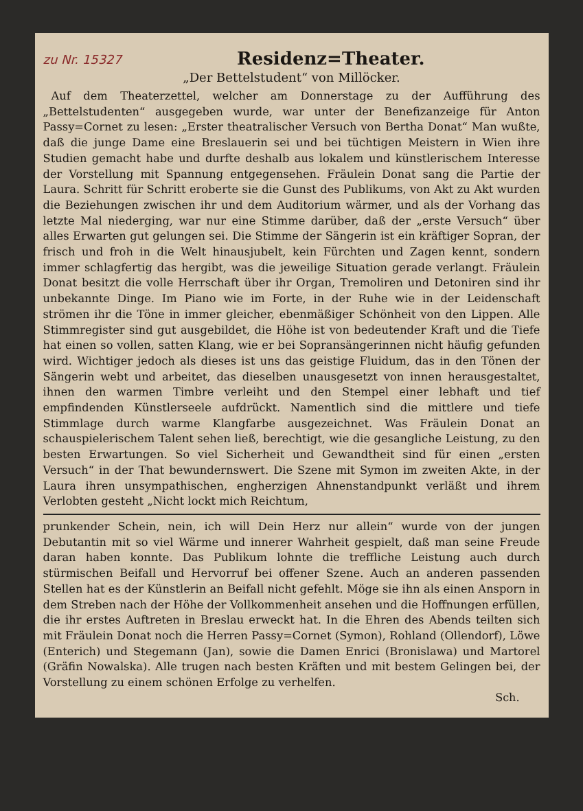zu Nr. 15327
Residenz=Theater.
„Der Bettelstudent“ von Millöcker.
Auf dem Theaterzettel, welcher am Donnerstage zu der Aufführung des „Bettelstudenten“ ausgegeben wurde, war unter der Benefizanzeige für Anton Passy=Cornet zu lesen: „Erster theatralischer Versuch von Bertha Donat“ Man wußte, daß die junge Dame eine Breslauerin sei und bei tüchtigen Meistern in Wien ihre Studien gemacht habe und durfte deshalb aus lokalem und künstlerischem Interesse der Vorstellung mit Spannung entgegensehen. Fräulein Donat sang die Partie der Laura. Schritt für Schritt eroberte sie die Gunst des Publikums, von Akt zu Akt wurden die Beziehungen zwischen ihr und dem Auditorium wärmer, und als der Vorhang das letzte Mal niederging, war nur eine Stimme darüber, daß der „erste Versuch“ über alles Erwarten gut gelungen sei. Die Stimme der Sängerin ist ein kräftiger Sopran, der frisch und froh in die Welt hinausjubelt, kein Fürchten und Zagen kennt, sondern immer schlagfertig das hergibt, was die jeweilige Situation gerade verlangt. Fräulein Donat besitzt die volle Herrschaft über ihr Organ, Tremoliren und Detoniren sind ihr unbekannte Dinge. Im Piano wie im Forte, in der Ruhe wie in der Leidenschaft strömen ihr die Töne in immer gleicher, ebenmäßiger Schönheit von den Lippen. Alle Stimmregister sind gut ausgebildet, die Höhe ist von bedeutender Kraft und die Tiefe hat einen so vollen, satten Klang, wie er bei Sopransängerinnen nicht häufig gefunden wird. Wichtiger jedoch als dieses ist uns das geistige Fluidum, das in den Tönen der Sängerin webt und arbeitet, das dieselben unausgesetzt von innen herausgestaltet, ihnen den warmen Timbre verleiht und den Stempel einer lebhaft und tief empfindenden Künstlerseele aufdrückt. Namentlich sind die mittlere und tiefe Stimmlage durch warme Klangfarbe ausgezeichnet. Was Fräulein Donat an schauspielerischem Talent sehen ließ, berechtigt, wie die gesangliche Leistung, zu den besten Erwartungen. So viel Sicherheit und Gewandtheit sind für einen „ersten Versuch“ in der That bewundernswert. Die Szene mit Symon im zweiten Akte, in der Laura ihren unsympathischen, engherzigen Ahnenstandpunkt verläßt und ihrem Verlobten gesteht „Nicht lockt mich Reichtum,
prunkender Schein, nein, ich will Dein Herz nur allein“ wurde von der jungen Debutantin mit so viel Wärme und innerer Wahrheit gespielt, daß man seine Freude daran haben konnte. Das Publikum lohnte die treffliche Leistung auch durch stürmischen Beifall und Hervorruf bei offener Szene. Auch an anderen passenden Stellen hat es der Künstlerin an Beifall nicht gefehlt. Möge sie ihn als einen Ansporn in dem Streben nach der Höhe der Vollkommenheit ansehen und die Hoffnungen erfüllen, die ihr erstes Auftreten in Breslau erweckt hat. In die Ehren des Abends teilten sich mit Fräulein Donat noch die Herren Passy=Cornet (Symon), Rohland (Ollendorf), Löwe (Enterich) und Stegemann (Jan), sowie die Damen Enrici (Bronislawa) und Martorel (Gräfin Nowalska). Alle trugen nach besten Kräften und mit bestem Gelingen bei, der Vorstellung zu einem schönen Erfolge zu verhelfen.
Sch.